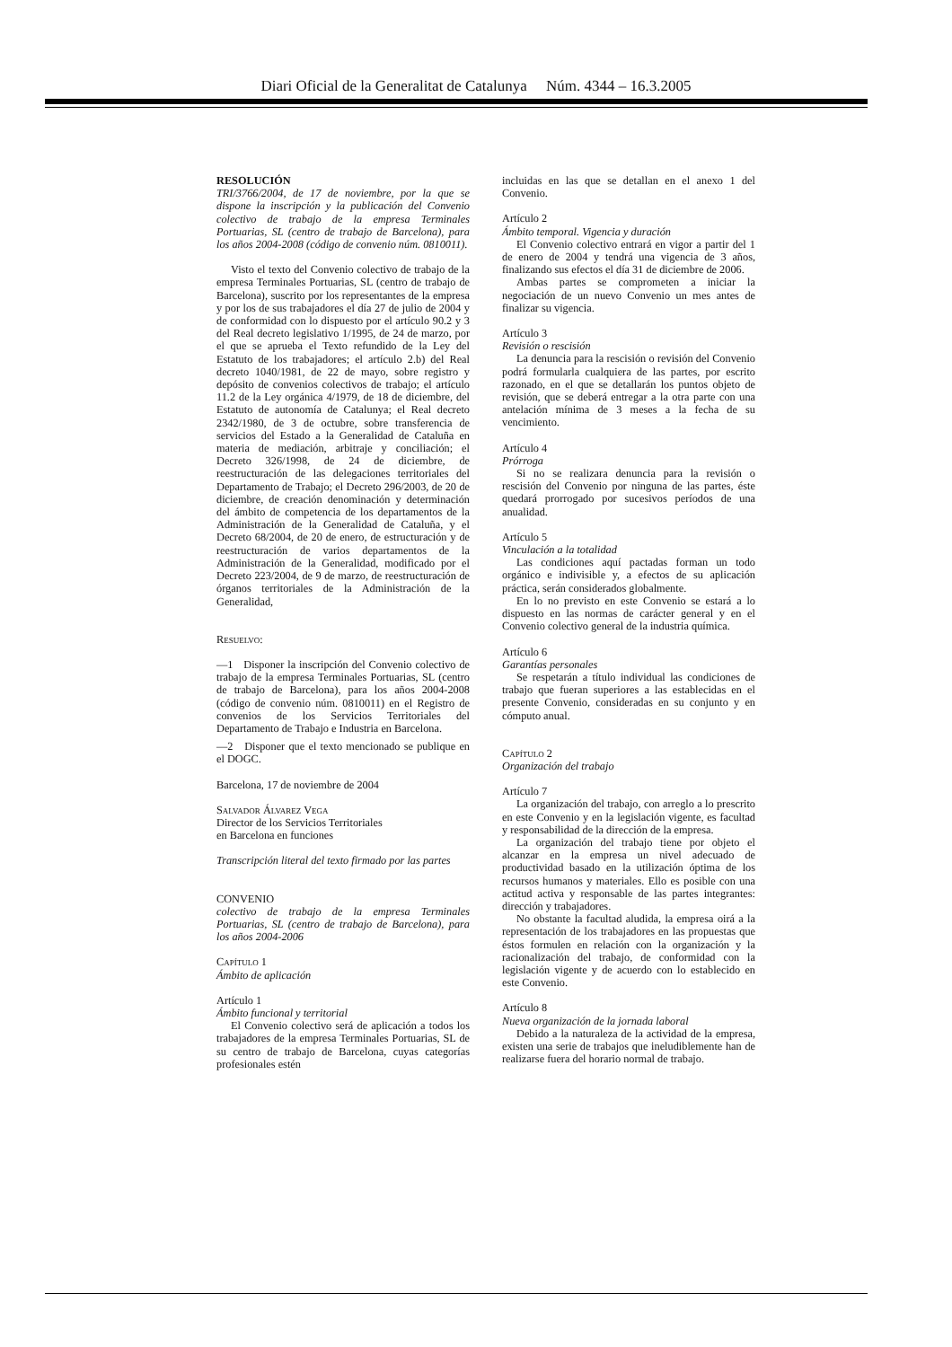Diari Oficial de la Generalitat de Catalunya Núm. 4344 – 16.3.2005
RESOLUCIÓN
TRI/3766/2004, de 17 de noviembre, por la que se dispone la inscripción y la publicación del Convenio colectivo de trabajo de la empresa Terminales Portuarias, SL (centro de trabajo de Barcelona), para los años 2004-2008 (código de convenio núm. 0810011).
Visto el texto del Convenio colectivo de trabajo de la empresa Terminales Portuarias, SL (centro de trabajo de Barcelona), suscrito por los representantes de la empresa y por los de sus trabajadores el día 27 de julio de 2004 y de conformidad con lo dispuesto por el artículo 90.2 y 3 del Real decreto legislativo 1/1995, de 24 de marzo, por el que se aprueba el Texto refundido de la Ley del Estatuto de los trabajadores; el artículo 2.b) del Real decreto 1040/1981, de 22 de mayo, sobre registro y depósito de convenios colectivos de trabajo; el artículo 11.2 de la Ley orgánica 4/1979, de 18 de diciembre, del Estatuto de autonomía de Catalunya; el Real decreto 2342/1980, de 3 de octubre, sobre transferencia de servicios del Estado a la Generalidad de Cataluña en materia de mediación, arbitraje y conciliación; el Decreto 326/1998, de 24 de diciembre, de reestructuración de las delegaciones territoriales del Departamento de Trabajo; el Decreto 296/2003, de 20 de diciembre, de creación denominación y determinación del ámbito de competencia de los departamentos de la Administración de la Generalidad de Cataluña, y el Decreto 68/2004, de 20 de enero, de estructuración y de reestructuración de varios departamentos de la Administración de la Generalidad, modificado por el Decreto 223/2004, de 9 de marzo, de reestructuración de órganos territoriales de la Administración de la Generalidad,
Resuelvo:
—1 Disponer la inscripción del Convenio colectivo de trabajo de la empresa Terminales Portuarias, SL (centro de trabajo de Barcelona), para los años 2004-2008 (código de convenio núm. 0810011) en el Registro de convenios de los Servicios Territoriales del Departamento de Trabajo e Industria en Barcelona.
—2 Disponer que el texto mencionado se publique en el DOGC.
Barcelona, 17 de noviembre de 2004
Salvador Álvarez Vega
Director de los Servicios Territoriales
en Barcelona en funciones
Transcripción literal del texto firmado por las partes
CONVENIO
colectivo de trabajo de la empresa Terminales Portuarias, SL (centro de trabajo de Barcelona), para los años 2004-2006
Capítulo 1
Ámbito de aplicación
Artículo 1
Ámbito funcional y territorial
El Convenio colectivo será de aplicación a todos los trabajadores de la empresa Terminales Portuarias, SL de su centro de trabajo de Barcelona, cuyas categorías profesionales estén
incluidas en las que se detallan en el anexo 1 del Convenio.
Artículo 2
Ámbito temporal. Vigencia y duración
El Convenio colectivo entrará en vigor a partir del 1 de enero de 2004 y tendrá una vigencia de 3 años, finalizando sus efectos el día 31 de diciembre de 2006.
Ambas partes se comprometen a iniciar la negociación de un nuevo Convenio un mes antes de finalizar su vigencia.
Artículo 3
Revisión o rescisión
La denuncia para la rescisión o revisión del Convenio podrá formularla cualquiera de las partes, por escrito razonado, en el que se detallarán los puntos objeto de revisión, que se deberá entregar a la otra parte con una antelación mínima de 3 meses a la fecha de su vencimiento.
Artículo 4
Prórroga
Si no se realizara denuncia para la revisión o rescisión del Convenio por ninguna de las partes, éste quedará prorrogado por sucesivos períodos de una anualidad.
Artículo 5
Vinculación a la totalidad
Las condiciones aquí pactadas forman un todo orgánico e indivisible y, a efectos de su aplicación práctica, serán considerados globalmente.
En lo no previsto en este Convenio se estará a lo dispuesto en las normas de carácter general y en el Convenio colectivo general de la industria química.
Artículo 6
Garantías personales
Se respetarán a título individual las condiciones de trabajo que fueran superiores a las establecidas en el presente Convenio, consideradas en su conjunto y en cómputo anual.
Capítulo 2
Organización del trabajo
Artículo 7
La organización del trabajo, con arreglo a lo prescrito en este Convenio y en la legislación vigente, es facultad y responsabilidad de la dirección de la empresa.
La organización del trabajo tiene por objeto el alcanzar en la empresa un nivel adecuado de productividad basado en la utilización óptima de los recursos humanos y materiales. Ello es posible con una actitud activa y responsable de las partes integrantes: dirección y trabajadores.
No obstante la facultad aludida, la empresa oirá a la representación de los trabajadores en las propuestas que éstos formulen en relación con la organización y la racionalización del trabajo, de conformidad con la legislación vigente y de acuerdo con lo establecido en este Convenio.
Artículo 8
Nueva organización de la jornada laboral
Debido a la naturaleza de la actividad de la empresa, existen una serie de trabajos que ineludiblemente han de realizarse fuera del horario normal de trabajo.